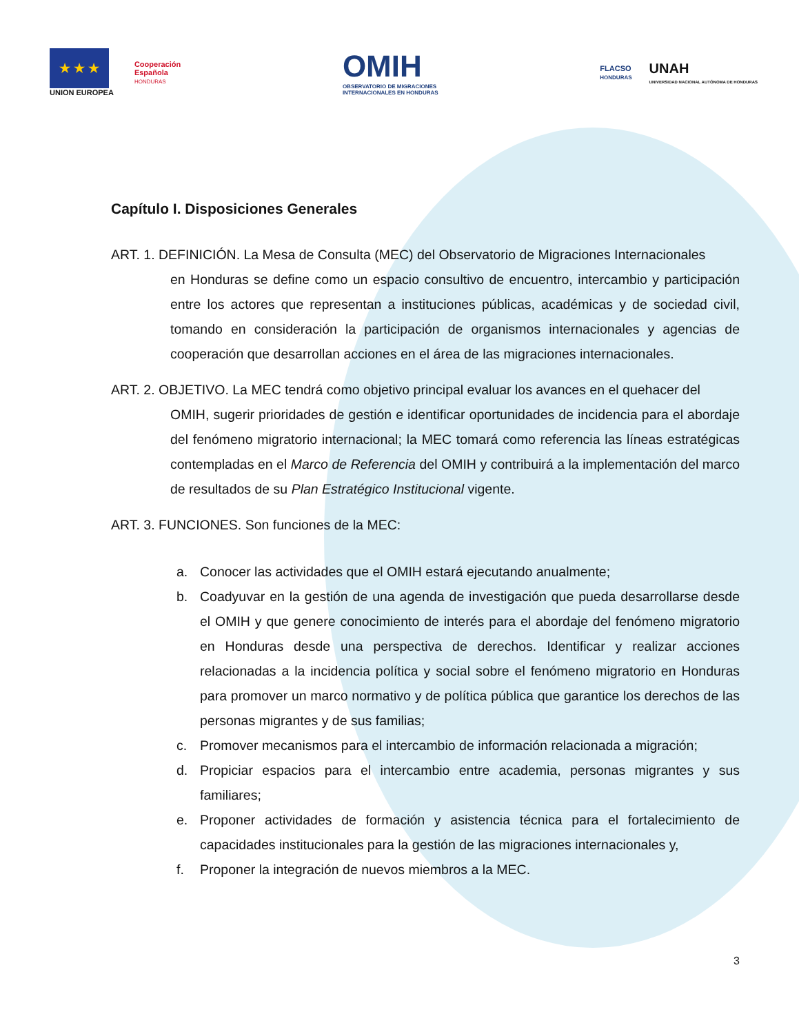★ ★ ★
UNION EUROPEA
Cooperación
Española
HONDURAS
OMIH
OBSERVATORIO DE MIGRACIONES
INTERNACIONALES EN HONDURAS
FLACSO
HONDURAS
UNAH
UNIVERSIDAD NACIONAL AUTÓNOMA DE HONDURAS
Capítulo I. Disposiciones Generales
ART. 1. DEFINICIÓN. La Mesa de Consulta (MEC) del Observatorio de Migraciones Internacionales
en Honduras se define como un espacio consultivo de encuentro, intercambio y participación entre los actores que representan a instituciones públicas, académicas y de sociedad civil, tomando en consideración la participación de organismos internacionales y agencias de cooperación que desarrollan acciones en el área de las migraciones internacionales.
ART. 2. OBJETIVO. La MEC tendrá como objetivo principal evaluar los avances en el quehacer del
OMIH, sugerir prioridades de gestión e identificar oportunidades de incidencia para el abordaje del fenómeno migratorio internacional; la MEC tomará como referencia las líneas estratégicas contempladas en el Marco de Referencia del OMIH y contribuirá a la implementación del marco de resultados de su Plan Estratégico Institucional vigente.
ART. 3. FUNCIONES. Son funciones de la MEC:
a. Conocer las actividades que el OMIH estará ejecutando anualmente;
b. Coadyuvar en la gestión de una agenda de investigación que pueda desarrollarse desde el OMIH y que genere conocimiento de interés para el abordaje del fenómeno migratorio en Honduras desde una perspectiva de derechos. Identificar y realizar acciones relacionadas a la incidencia política y social sobre el fenómeno migratorio en Honduras para promover un marco normativo y de política pública que garantice los derechos de las personas migrantes y de sus familias;
c. Promover mecanismos para el intercambio de información relacionada a migración;
d. Propiciar espacios para el intercambio entre academia, personas migrantes y sus familiares;
e. Proponer actividades de formación y asistencia técnica para el fortalecimiento de capacidades institucionales para la gestión de las migraciones internacionales y,
f. Proponer la integración de nuevos miembros a la MEC.
3